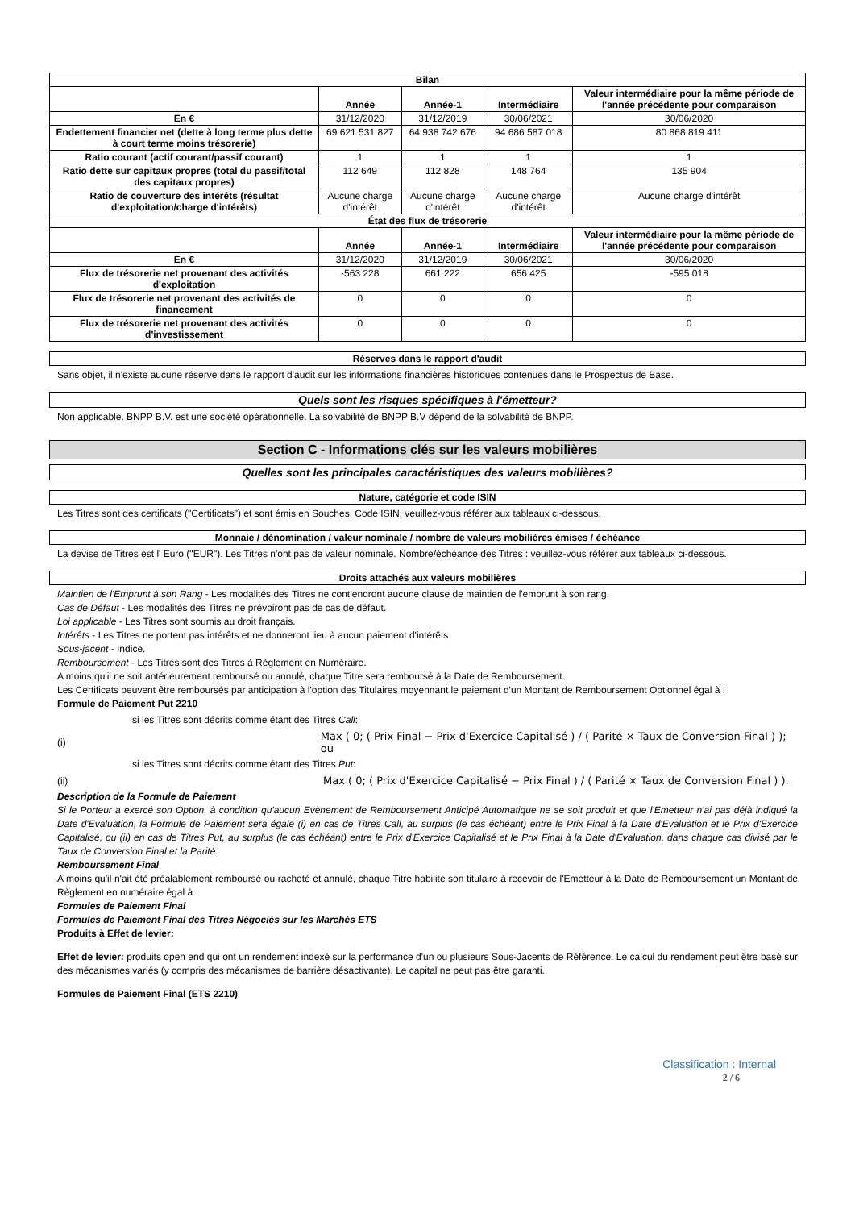| Bilan | | | | |
| --- | --- | --- | --- | --- |
| | Année | Année-1 | Intermédiaire | Valeur intermédiaire pour la même période de l'année précédente pour comparaison |
| En € | 31/12/2020 | 31/12/2019 | 30/06/2021 | 30/06/2020 |
| Endettement financier net (dette à long terme plus dette à court terme moins trésorerie) | 69 621 531 827 | 64 938 742 676 | 94 686 587 018 | 80 868 819 411 |
| Ratio courant (actif courant/passif courant) | 1 | 1 | 1 | 1 |
| Ratio dette sur capitaux propres (total du passif/total des capitaux propres) | 112 649 | 112 828 | 148 764 | 135 904 |
| Ratio de couverture des intérêts (résultat d'exploitation/charge d'intérêts) | Aucune charge d'intérêt | Aucune charge d'intérêt | Aucune charge d'intérêt | Aucune charge d'intérêt |
| État des flux de trésorerie | | | | |
| | Année | Année-1 | Intermédiaire | Valeur intermédiaire pour la même période de l'année précédente pour comparaison |
| En € | 31/12/2020 | 31/12/2019 | 30/06/2021 | 30/06/2020 |
| Flux de trésorerie net provenant des activités d'exploitation | -563 228 | 661 222 | 656 425 | -595 018 |
| Flux de trésorerie net provenant des activités de financement | 0 | 0 | 0 | 0 |
| Flux de trésorerie net provenant des activités d'investissement | 0 | 0 | 0 | 0 |
Réserves dans le rapport d'audit
Sans objet, il n'existe aucune réserve dans le rapport d'audit sur les informations financières historiques contenues dans le Prospectus de Base.
Quels sont les risques spécifiques à l'émetteur?
Non applicable. BNPP B.V. est une société opérationnelle. La solvabilité de BNPP B.V dépend de la solvabilité de BNPP.
Section C - Informations clés sur les valeurs mobilières
Quelles sont les principales caractéristiques des valeurs mobilières?
Nature, catégorie et code ISIN
Les Titres sont des certificats ("Certificats") et sont émis en Souches. Code ISIN: veuillez-vous référer aux tableaux ci-dessous.
Monnaie / dénomination / valeur nominale / nombre de valeurs mobilières émises / échéance
La devise de Titres est l' Euro ("EUR"). Les Titres n'ont pas de valeur nominale. Nombre/échéance des Titres : veuillez-vous référer aux tableaux ci-dessous.
Droits attachés aux valeurs mobilières
Maintien de l'Emprunt à son Rang - Les modalités des Titres ne contiendront aucune clause de maintien de l'emprunt à son rang.
Cas de Défaut - Les modalités des Titres ne prévoiront pas de cas de défaut.
Loi applicable - Les Titres sont soumis au droit français.
Intérêts - Les Titres ne portent pas intérêts et ne donneront lieu à aucun paiement d'intérêts.
Sous-jacent - Indice.
Remboursement - Les Titres sont des Titres à Règlement en Numéraire.
A moins qu'il ne soit antérieurement remboursé ou annulé, chaque Titre sera remboursé à la Date de Remboursement.
Les Certificats peuvent être remboursés par anticipation à l'option des Titulaires moyennant le paiement d'un Montant de Remboursement Optionnel égal à :
Formule de Paiement Put 2210
si les Titres sont décrits comme étant des Titres Call:
(i) Max ( 0; ( Prix Final − Prix d'Exercice Capitalisé ) / ( Parité × Taux de Conversion Final ) ); ou
si les Titres sont décrits comme étant des Titres Put:
(ii) Max ( 0; ( Prix d'Exercice Capitalisé − Prix Final ) / ( Parité × Taux de Conversion Final ) ).
Description de la Formule de Paiement
Si le Porteur a exercé son Option, à condition qu'aucun Evènement de Remboursement Anticipé Automatique ne se soit produit et que l'Emetteur n'ai pas déjà indiqué la Date d'Evaluation, la Formule de Paiement sera égale (i) en cas de Titres Call, au surplus (le cas échéant) entre le Prix Final à la Date d'Evaluation et le Prix d'Exercice Capitalisé, ou (ii) en cas de Titres Put, au surplus (le cas échéant) entre le Prix d'Exercice Capitalisé et le Prix Final à la Date d'Evaluation, dans chaque cas divisé par le Taux de Conversion Final et la Parité.
Remboursement Final
A moins qu'il n'ait été préalablement remboursé ou racheté et annulé, chaque Titre habilite son titulaire à recevoir de l'Emetteur à la Date de Remboursement un Montant de Règlement en numéraire égal à :
Formules de Paiement Final
Formules de Paiement Final des Titres Négociés sur les Marchés ETS
Produits à Effet de levier:
Effet de levier: produits open end qui ont un rendement indexé sur la performance d'un ou plusieurs Sous-Jacents de Référence. Le calcul du rendement peut être basé sur des mécanismes variés (y compris des mécanismes de barrière désactivante). Le capital ne peut pas être garanti.
Formules de Paiement Final (ETS 2210)
Classification : Internal
2 / 6